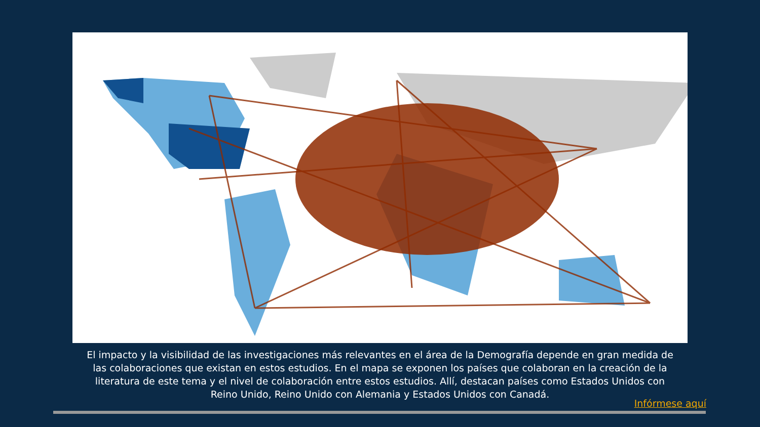El impacto y la visibilidad de las investigaciones más relevantes en el área de la Demografía depende en gran medida de las colaboraciones que existan en estos estudios. En el mapa se exponen los países que colaboran en la creación de la literatura de este tema y el nivel de colaboración entre estos estudios. Allí, destacan países como Estados Unidos con Reino Unido, Reino Unido con Alemania y Estados Unidos con Canadá.
Infórmese aquí